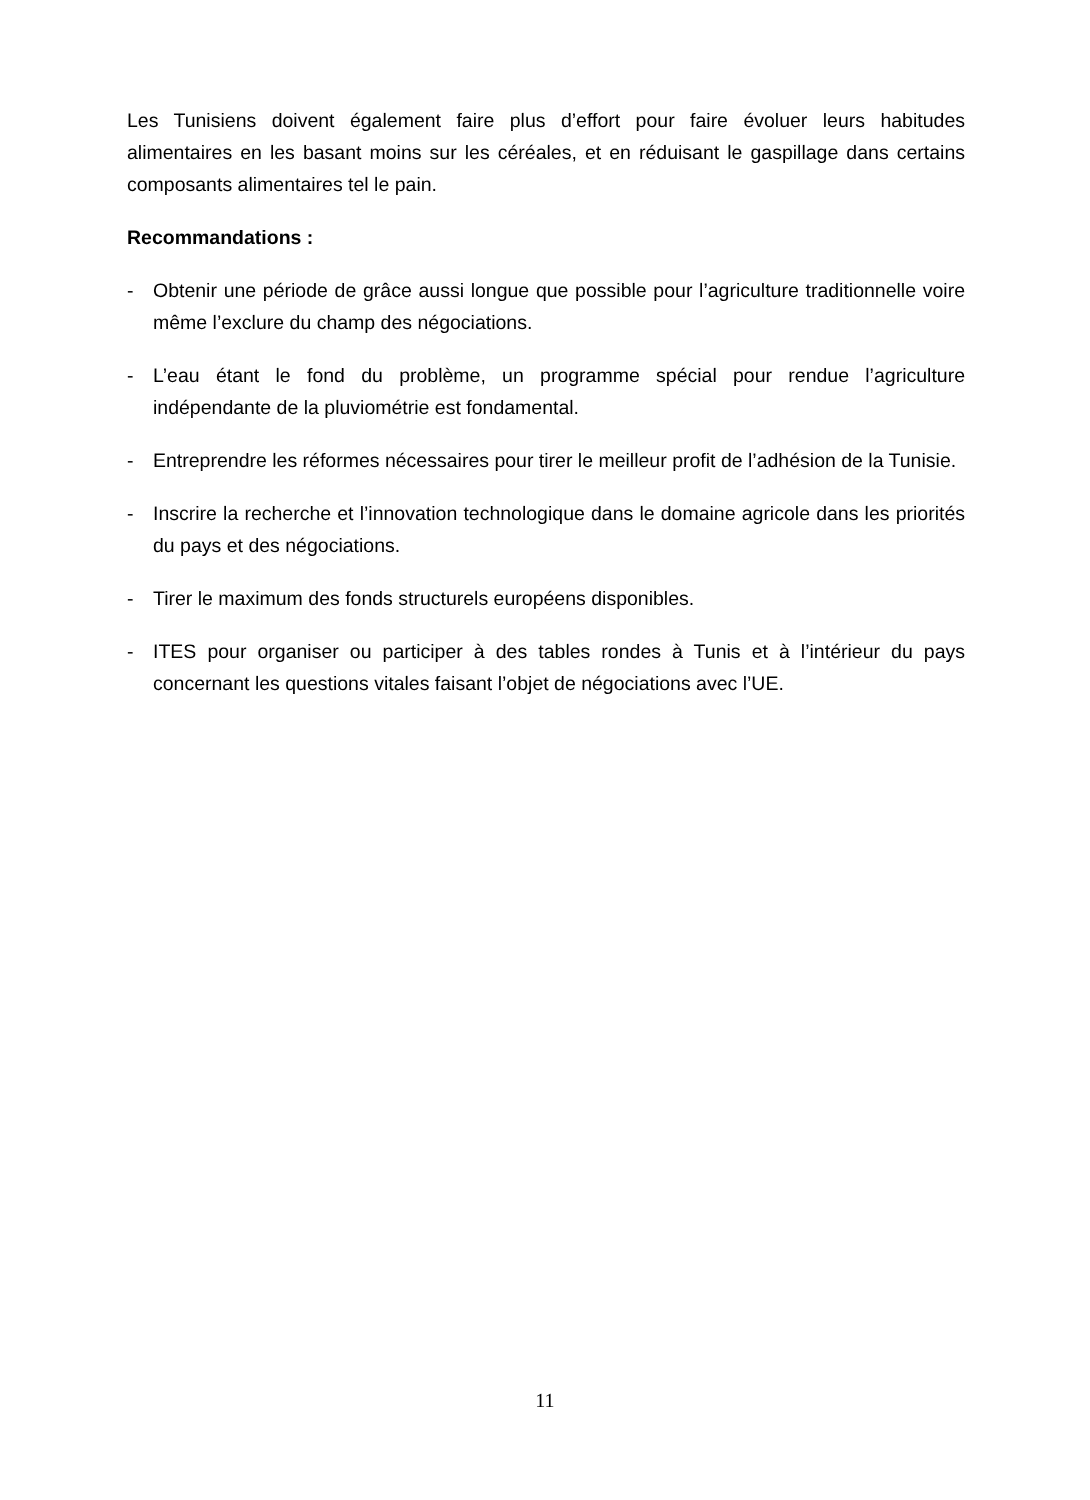Les Tunisiens doivent également faire plus d’effort pour faire évoluer leurs habitudes alimentaires en les basant moins sur les céréales, et en réduisant le gaspillage dans certains composants alimentaires tel le pain.
Recommandations :
- Obtenir une période de grâce aussi longue que possible pour l’agriculture traditionnelle voire même l’exclure du champ des négociations.
- L’eau étant le fond du problème, un programme spécial pour rendue l’agriculture indépendante de la pluviométrie est fondamental.
- Entreprendre les réformes nécessaires pour tirer le meilleur profit de l’adhésion de la Tunisie.
- Inscrire la recherche et l’innovation technologique dans le domaine agricole dans les priorités du pays et des négociations.
- Tirer le maximum des fonds structurels européens disponibles.
- ITES pour organiser ou participer à des tables rondes à Tunis et à l’intérieur du pays concernant les questions vitales faisant l’objet de négociations avec l’UE.
11